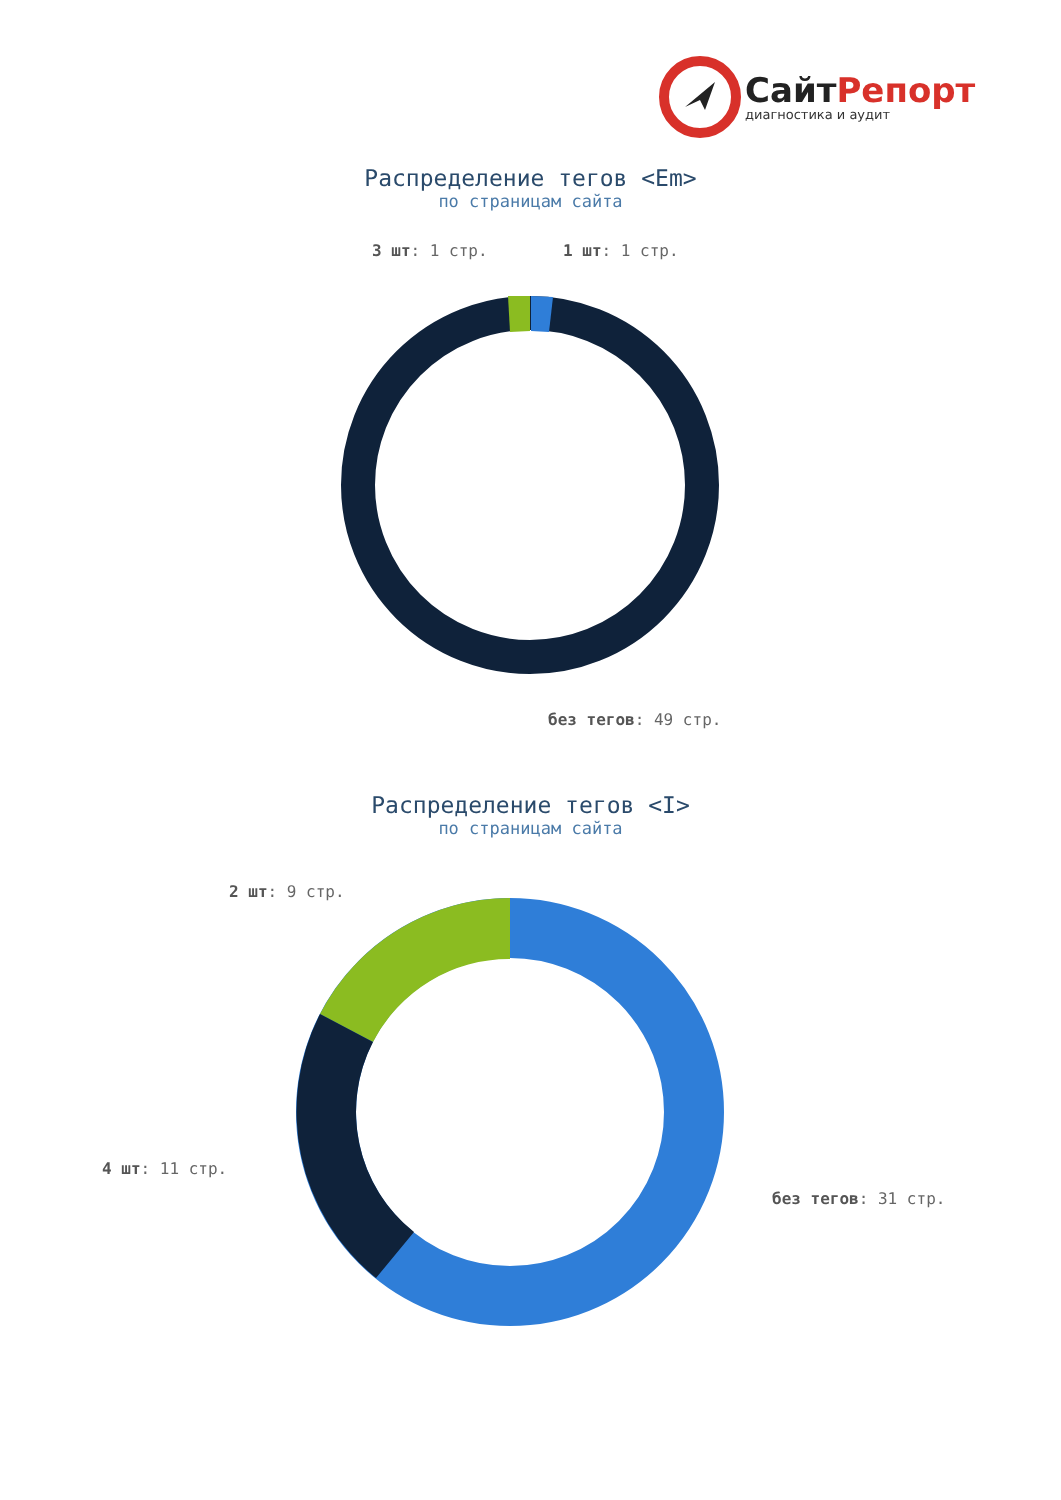СайтРепорт
диагностика и аудит
Распределение тегов <Em>
по страницам сайта
3 шт: 1 стр. 1 шт: 1 стр.
без тегов: 49 стр.
Распределение тегов <I>
по страницам сайта
2 шт: 9 стр.
4 шт: 11 стр.
без тегов: 31 стр.